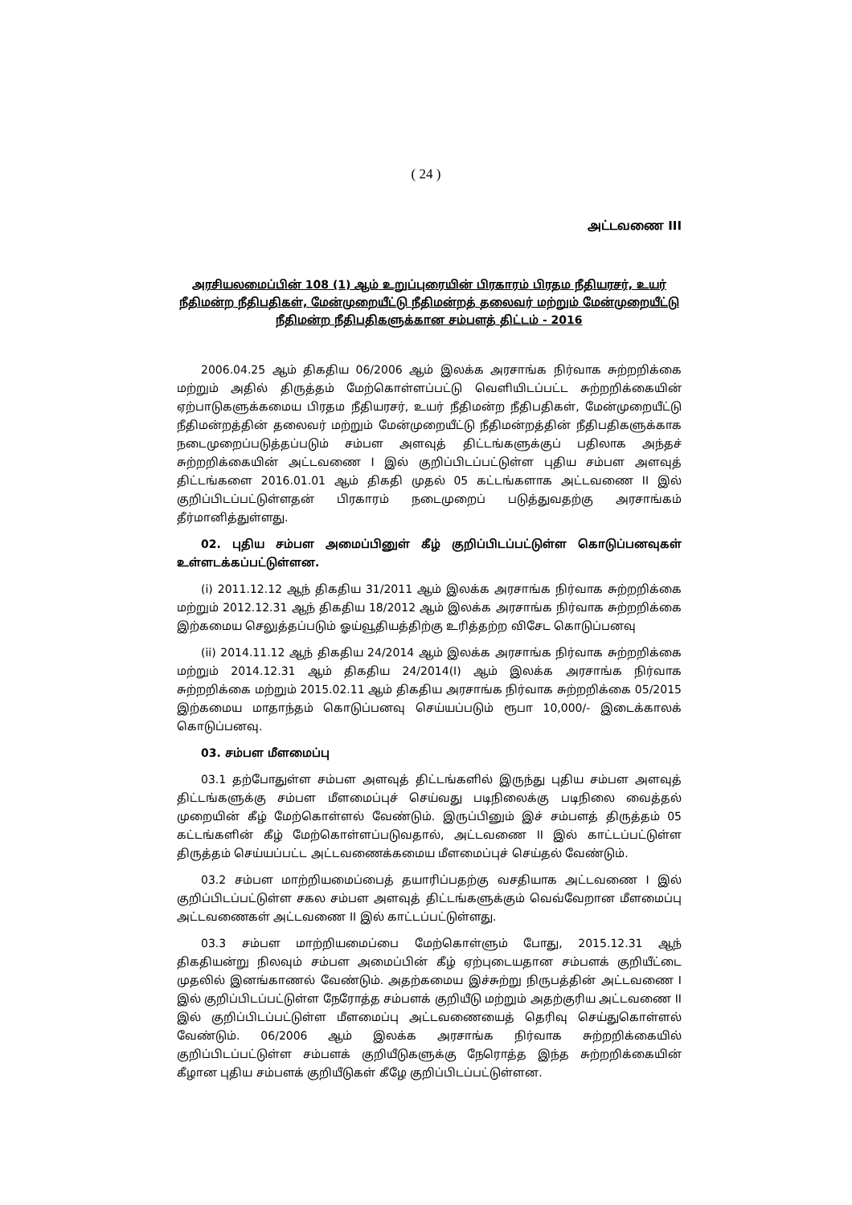( 24 )
அட்டவணை III
அரசியலமைப்பின் 108 (1) ஆம் உறுப்புரையின் பிரகாரம் பிரதம நீதியரசர், உயர் நீதிமன்ற நீதிபதிகள், மேன்முறையீட்டு நீதிமன்றத் தலைவர் மற்றும் மேன்முறையீட்டு நீதிமன்ற நீதிபதிகளுக்கான சம்பளத் திட்டம் - 2016
2006.04.25 ஆம் திகதிய 06/2006 ஆம் இலக்க அரசாங்க நிர்வாக சுற்றறிக்கை மற்றும் அதில் திருத்தம் மேற்கொள்ளப்பட்டு வெளியிடப்பட்ட சுற்றறிக்கையின் ஏற்பாடுகளுக்கமைய பிரதம நீதியரசர், உயர் நீதிமன்ற நீதிபதிகள், மேன்முறையீட்டு நீதிமன்றத்தின் தலைவர் மற்றும் மேன்முறையீட்டு நீதிமன்றத்தின் நீதிபதிகளுக்காக நடைமுறைப்படுத்தப்படும் சம்பள அளவுத் திட்டங்களுக்குப் பதிலாக அந்தச் சுற்றறிக்கையின் அட்டவணை I இல் குறிப்பிடப்பட்டுள்ள புதிய சம்பள அளவுத் திட்டங்களை 2016.01.01 ஆம் திகதி முதல் 05 கட்டங்களாக அட்டவணை II இல் குறிப்பிடப்பட்டுள்ளதன் பிரகாரம் நடைமுறைப் படுத்துவதற்கு அரசாங்கம் தீர்மானித்துள்ளது.
02. புதிய சம்பள அமைப்பினுள் கீழ் குறிப்பிடப்பட்டுள்ள கொடுப்பனவுகள் உள்ளடக்கப்பட்டுள்ளன.
(i) 2011.12.12 ஆந் திகதிய 31/2011 ஆம் இலக்க அரசாங்க நிர்வாக சுற்றறிக்கை மற்றும் 2012.12.31 ஆந் திகதிய 18/2012 ஆம் இலக்க அரசாங்க நிர்வாக சுற்றறிக்கை இற்கமைய செலுத்தப்படும் ஓய்வூதியத்திற்கு உரித்தற்ற விசேட கொடுப்பனவு
(ii) 2014.11.12 ஆந் திகதிய 24/2014 ஆம் இலக்க அரசாங்க நிர்வாக சுற்றறிக்கை மற்றும் 2014.12.31 ஆம் திகதிய 24/2014(I) ஆம் இலக்க அரசாங்க நிர்வாக சுற்றறிக்கை மற்றும் 2015.02.11 ஆம் திகதிய அரசாங்க நிர்வாக சுற்றறிக்கை 05/2015 இற்கமைய மாதாந்தம் கொடுப்பனவு செய்யப்படும் ரூபா 10,000/- இடைக்காலக் கொடுப்பனவு.
03. சம்பள மீளமைப்பு
03.1 தற்போதுள்ள சம்பள அளவுத் திட்டங்களில் இருந்து புதிய சம்பள அளவுத் திட்டங்களுக்கு சம்பள மீளமைப்புச் செய்வது படிநிலைக்கு படிநிலை வைத்தல் முறையின் கீழ் மேற்கொள்ளல் வேண்டும். இருப்பினும் இச் சம்பளத் திருத்தம் 05 கட்டங்களின் கீழ் மேற்கொள்ளப்படுவதால், அட்டவணை II இல் காட்டப்பட்டுள்ள திருத்தம் செய்யப்பட்ட அட்டவணைக்கமைய மீளமைப்புச் செய்தல் வேண்டும்.
03.2 சம்பள மாற்றியமைப்பைத் தயாரிப்பதற்கு வசதியாக அட்டவணை I இல் குறிப்பிடப்பட்டுள்ள சகல சம்பள அளவுத் திட்டங்களுக்கும் வெவ்வேறான மீளமைப்பு அட்டவணைகள் அட்டவணை II இல் காட்டப்பட்டுள்ளது.
03.3 சம்பள மாற்றியமைப்பை மேற்கொள்ளும் போது, 2015.12.31 ஆந் திகதியன்று நிலவும் சம்பள அமைப்பின் கீழ் ஏற்புடையதான சம்பளக் குறியீட்டை முதலில் இனங்காணல் வேண்டும். அதற்கமைய இச்சுற்று நிருபத்தின் அட்டவணை I இல் குறிப்பிடப்பட்டுள்ள நேரோத்த சம்பளக் குறியீடு மற்றும் அதற்குரிய அட்டவணை II இல் குறிப்பிடப்பட்டுள்ள மீளமைப்பு அட்டவணையைத் தெரிவு செய்துகொள்ளல் வேண்டும். 06/2006 ஆம் இலக்க அரசாங்க நிர்வாக சுற்றறிக்கையில் குறிப்பிடப்பட்டுள்ள சம்பளக் குறியீடுகளுக்கு நேரொத்த இந்த சுற்றறிக்கையின் கீழான புதிய சம்பளக் குறியீடுகள் கீழே குறிப்பிடப்பட்டுள்ளன.